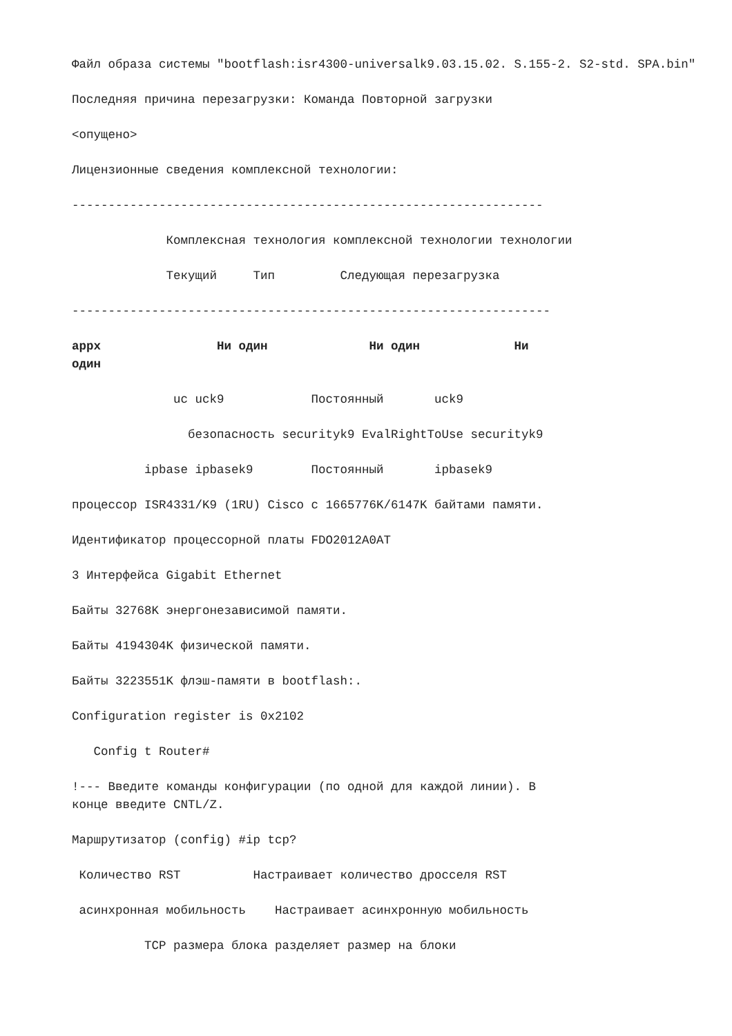Файл образа системы "bootflash:isr4300-universalk9.03.15.02. S.155-2. S2-std. SPA.bin"
Последняя причина перезагрузки: Команда Повторной загрузки
<опущено>
Лицензионные сведения комплексной технологии:
-----------------------------------------------------------------
Комплексная технология комплексной технологии технологии
Текущий Тип Следующая перезагрузка
------------------------------------------------------------------
appx Ни один Ни один Ни один
uc uck9 Постоянный uck9
безопасность securityk9 EvalRightToUse securityk9
ipbase ipbasek9 Постоянный ipbasek9
процессор ISR4331/K9 (1RU) Cisco с 1665776K/6147K байтами памяти.
Идентификатор процессорной платы FDO2012A0AT
3 Интерфейса Gigabit Ethernet
Байты 32768K энергонезависимой памяти.
Байты 4194304K физической памяти.
Байты 3223551K флэш-памяти в bootflash:.
Configuration register is 0x2102
Config t Router#
!--- Введите команды конфигурации (по одной для каждой линии). В конце введите CNTL/Z.
Маршрутизатор (config) #ip tcp?
Количество RST Настраивает количество дросселя RST
асинхронная мобильность Настраивает асинхронную мобильность
TCP размера блока разделяет размер на блоки